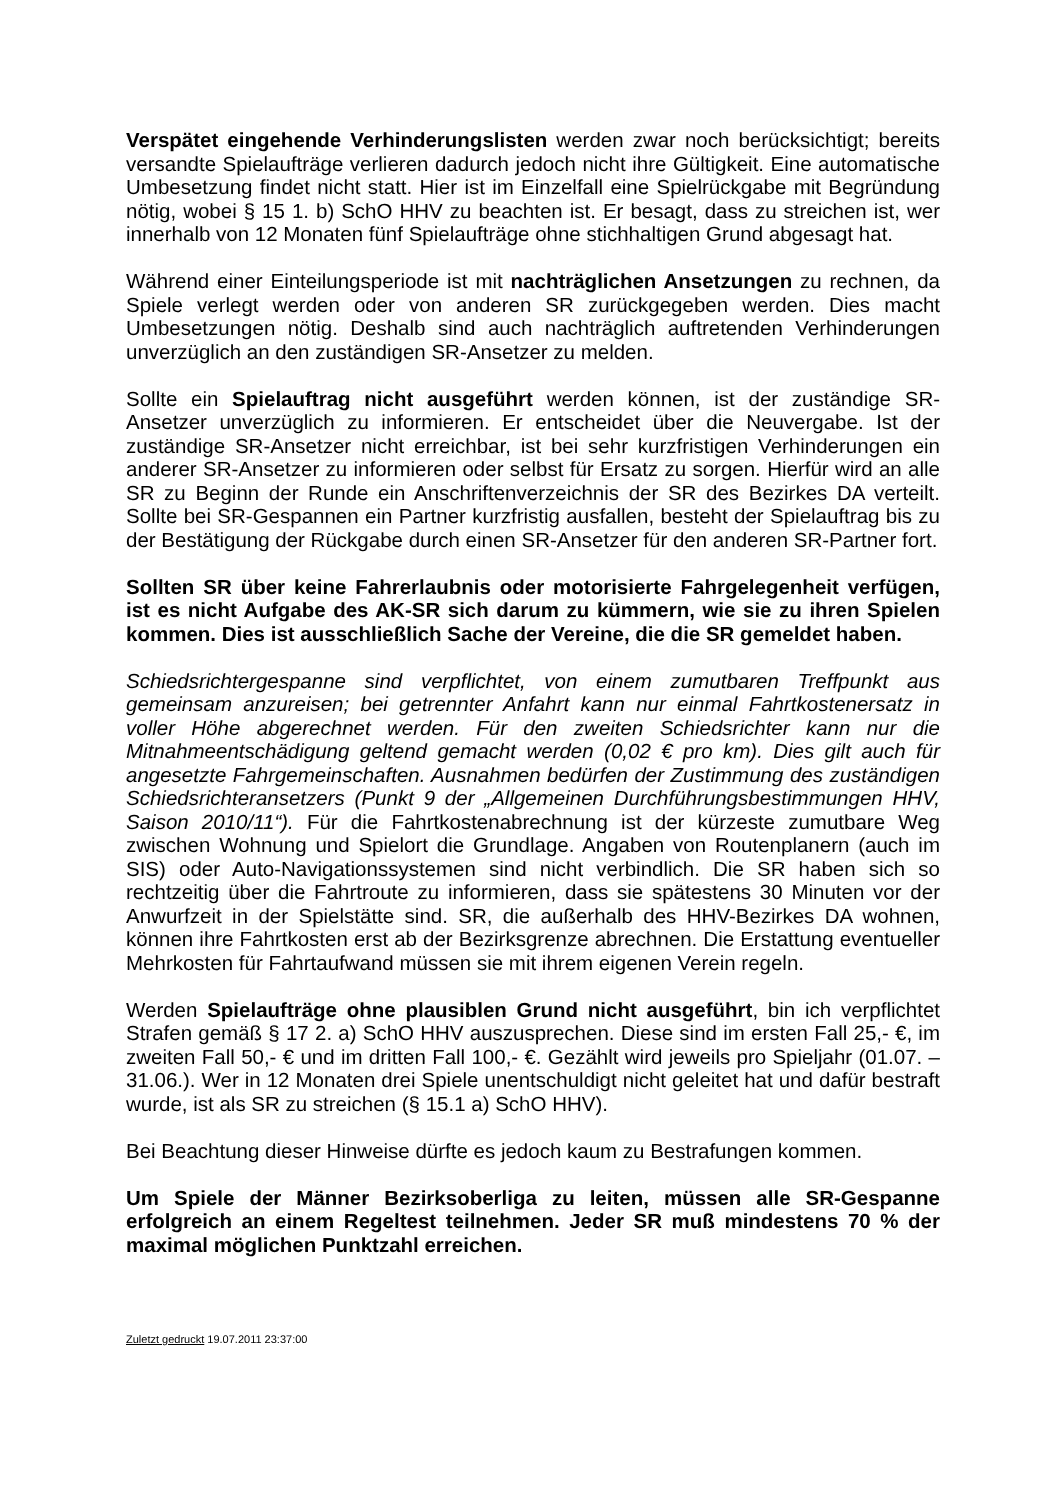Verspätet eingehende Verhinderungslisten werden zwar noch berücksichtigt; bereits versandte Spielaufträge verlieren dadurch jedoch nicht ihre Gültigkeit. Eine automatische Umbesetzung findet nicht statt. Hier ist im Einzelfall eine Spielrückgabe mit Begründung nötig, wobei § 15 1. b) SchO HHV zu beachten ist. Er besagt, dass zu streichen ist, wer innerhalb von 12 Monaten fünf Spielaufträge ohne stichhaltigen Grund abgesagt hat.
Während einer Einteilungsperiode ist mit nachträglichen Ansetzungen zu rechnen, da Spiele verlegt werden oder von anderen SR zurückgegeben werden. Dies macht Umbesetzungen nötig. Deshalb sind auch nachträglich auftretenden Verhinderungen unverzüglich an den zuständigen SR-Ansetzer zu melden.
Sollte ein Spielauftrag nicht ausgeführt werden können, ist der zuständige SR-Ansetzer unverzüglich zu informieren. Er entscheidet über die Neuvergabe. Ist der zuständige SR-Ansetzer nicht erreichbar, ist bei sehr kurzfristigen Verhinderungen ein anderer SR-Ansetzer zu informieren oder selbst für Ersatz zu sorgen. Hierfür wird an alle SR zu Beginn der Runde ein Anschriftenverzeichnis der SR des Bezirkes DA verteilt. Sollte bei SR-Gespannen ein Partner kurzfristig ausfallen, besteht der Spielauftrag bis zu der Bestätigung der Rückgabe durch einen SR-Ansetzer für den anderen SR-Partner fort.
Sollten SR über keine Fahrerlaubnis oder motorisierte Fahrgelegenheit verfügen, ist es nicht Aufgabe des AK-SR sich darum zu kümmern, wie sie zu ihren Spielen kommen. Dies ist ausschließlich Sache der Vereine, die die SR gemeldet haben.
Schiedsrichtergespanne sind verpflichtet, von einem zumutbaren Treffpunkt aus gemeinsam anzureisen; bei getrennter Anfahrt kann nur einmal Fahrtkostenersatz in voller Höhe abgerechnet werden. Für den zweiten Schiedsrichter kann nur die Mitnahmeentschädigung geltend gemacht werden (0,02 € pro km). Dies gilt auch für angesetzte Fahrgemeinschaften. Ausnahmen bedürfen der Zustimmung des zuständigen Schiedsrichteransetzers (Punkt 9 der „Allgemeinen Durchführungsbestimmungen HHV, Saison 2010/11“). Für die Fahrtkostenabrechnung ist der kürzeste zumutbare Weg zwischen Wohnung und Spielort die Grundlage. Angaben von Routenplanern (auch im SIS) oder Auto-Navigationssystemen sind nicht verbindlich. Die SR haben sich so rechtzeitig über die Fahrtroute zu informieren, dass sie spätestens 30 Minuten vor der Anwurfzeit in der Spielstätte sind. SR, die außerhalb des HHV-Bezirkes DA wohnen, können ihre Fahrtkosten erst ab der Bezirksgrenze abrechnen. Die Erstattung eventueller Mehrkosten für Fahrtaufwand müssen sie mit ihrem eigenen Verein regeln.
Werden Spielaufträge ohne plausiblen Grund nicht ausgeführt, bin ich verpflichtet Strafen gemäß § 17 2. a) SchO HHV auszusprechen. Diese sind im ersten Fall 25,- €, im zweiten Fall 50,- € und im dritten Fall 100,- €. Gezählt wird jeweils pro Spieljahr (01.07. – 31.06.). Wer in 12 Monaten drei Spiele unentschuldigt nicht geleitet hat und dafür bestraft wurde, ist als SR zu streichen (§ 15.1 a) SchO HHV).
Bei Beachtung dieser Hinweise dürfte es jedoch kaum zu Bestrafungen kommen.
Um Spiele der Männer Bezirksoberliga zu leiten, müssen alle SR-Gespanne erfolgreich an einem Regeltest teilnehmen. Jeder SR muß mindestens 70 % der maximal möglichen Punktzahl erreichen.
Zuletzt gedruckt 19.07.2011 23:37:00